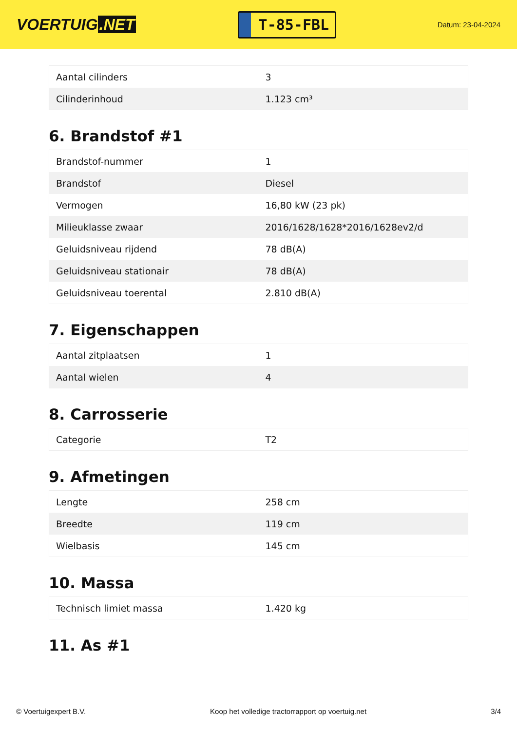VOERTUIG.NET
T-85-FBL
Datum: 23-04-2024
| Aantal cilinders | 3 |
| Cilinderinhoud | 1.123 cm³ |
6. Brandstof #1
| Brandstof-nummer | 1 |
| Brandstof | Diesel |
| Vermogen | 16,80 kW (23 pk) |
| Milieuklasse zwaar | 2016/1628/1628*2016/1628ev2/d |
| Geluidsniveau rijdend | 78 dB(A) |
| Geluidsniveau stationair | 78 dB(A) |
| Geluidsniveau toerental | 2.810 dB(A) |
7. Eigenschappen
| Aantal zitplaatsen | 1 |
| Aantal wielen | 4 |
8. Carrosserie
| Categorie | T2 |
9. Afmetingen
| Lengte | 258 cm |
| Breedte | 119 cm |
| Wielbasis | 145 cm |
10. Massa
| Technisch limiet massa | 1.420 kg |
11. As #1
© Voertuigexpert B.V. Koop het volledige tractorrapport op voertuig.net 3/4